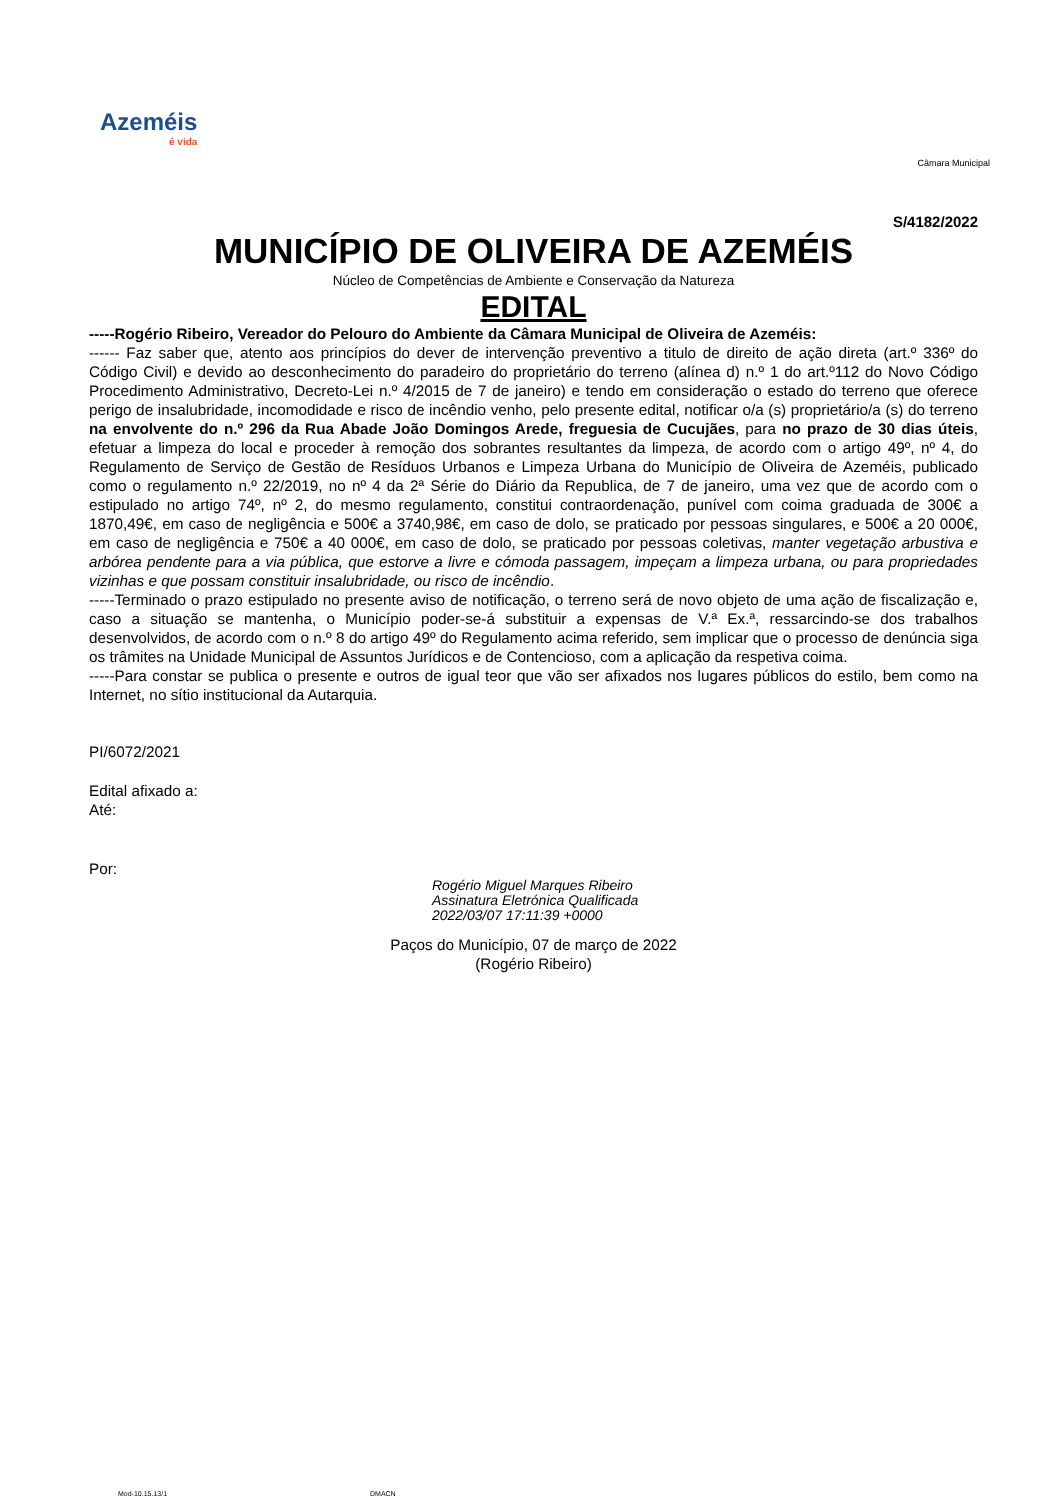Azeméis
é vida
Câmara Municipal
S/4182/2022
MUNICÍPIO DE OLIVEIRA DE AZEMÉIS
Núcleo de Competências de Ambiente e Conservação da Natureza
EDITAL
-----Rogério Ribeiro, Vereador do Pelouro do Ambiente da Câmara Municipal de Oliveira de Azeméis:
------ Faz saber que, atento aos princípios do dever de intervenção preventivo a titulo de direito de ação direta (art.º 336º do Código Civil) e devido ao desconhecimento do paradeiro do proprietário do terreno (alínea d) n.º 1 do art.º112 do Novo Código Procedimento Administrativo, Decreto-Lei n.º 4/2015 de 7 de janeiro) e tendo em consideração o estado do terreno que oferece perigo de insalubridade, incomodidade e risco de incêndio venho, pelo presente edital, notificar o/a (s) proprietário/a (s) do terreno na envolvente do n.º 296 da Rua Abade João Domingos Arede, freguesia de Cucujães, para no prazo de 30 dias úteis, efetuar a limpeza do local e proceder à remoção dos sobrantes resultantes da limpeza, de acordo com o artigo 49º, nº 4, do Regulamento de Serviço de Gestão de Resíduos Urbanos e Limpeza Urbana do Município de Oliveira de Azeméis, publicado como o regulamento n.º 22/2019, no nº 4 da 2ª Série do Diário da Republica, de 7 de janeiro, uma vez que de acordo com o estipulado no artigo 74º, nº 2, do mesmo regulamento, constitui contraordenação, punível com coima graduada de 300€ a 1870,49€, em caso de negligência e 500€ a 3740,98€, em caso de dolo, se praticado por pessoas singulares, e 500€ a 20 000€, em caso de negligência e 750€ a 40 000€, em caso de dolo, se praticado por pessoas coletivas, manter vegetação arbustiva e arbórea pendente para a via pública, que estorve a livre e cómoda passagem, impeçam a limpeza urbana, ou para propriedades vizinhas e que possam constituir insalubridade, ou risco de incêndio.
-----Terminado o prazo estipulado no presente aviso de notificação, o terreno será de novo objeto de uma ação de fiscalização e, caso a situação se mantenha, o Município poder-se-á substituir a expensas de V.ª Ex.ª, ressarcindo-se dos trabalhos desenvolvidos, de acordo com o n.º 8 do artigo 49º do Regulamento acima referido, sem implicar que o processo de denúncia siga os trâmites na Unidade Municipal de Assuntos Jurídicos e de Contencioso, com a aplicação da respetiva coima.
-----Para constar se publica o presente e outros de igual teor que vão ser afixados nos lugares públicos do estilo, bem como na Internet, no sítio institucional da Autarquia.
PI/6072/2021
Edital afixado a:
Até:
Por:
Rogério Miguel Marques Ribeiro
Assinatura Eletrónica Qualificada
2022/03/07 17:11:39 +0000
Paços do Município, 07 de março de 2022
(Rogério Ribeiro)
Mod-10.15.13/1 DMACN